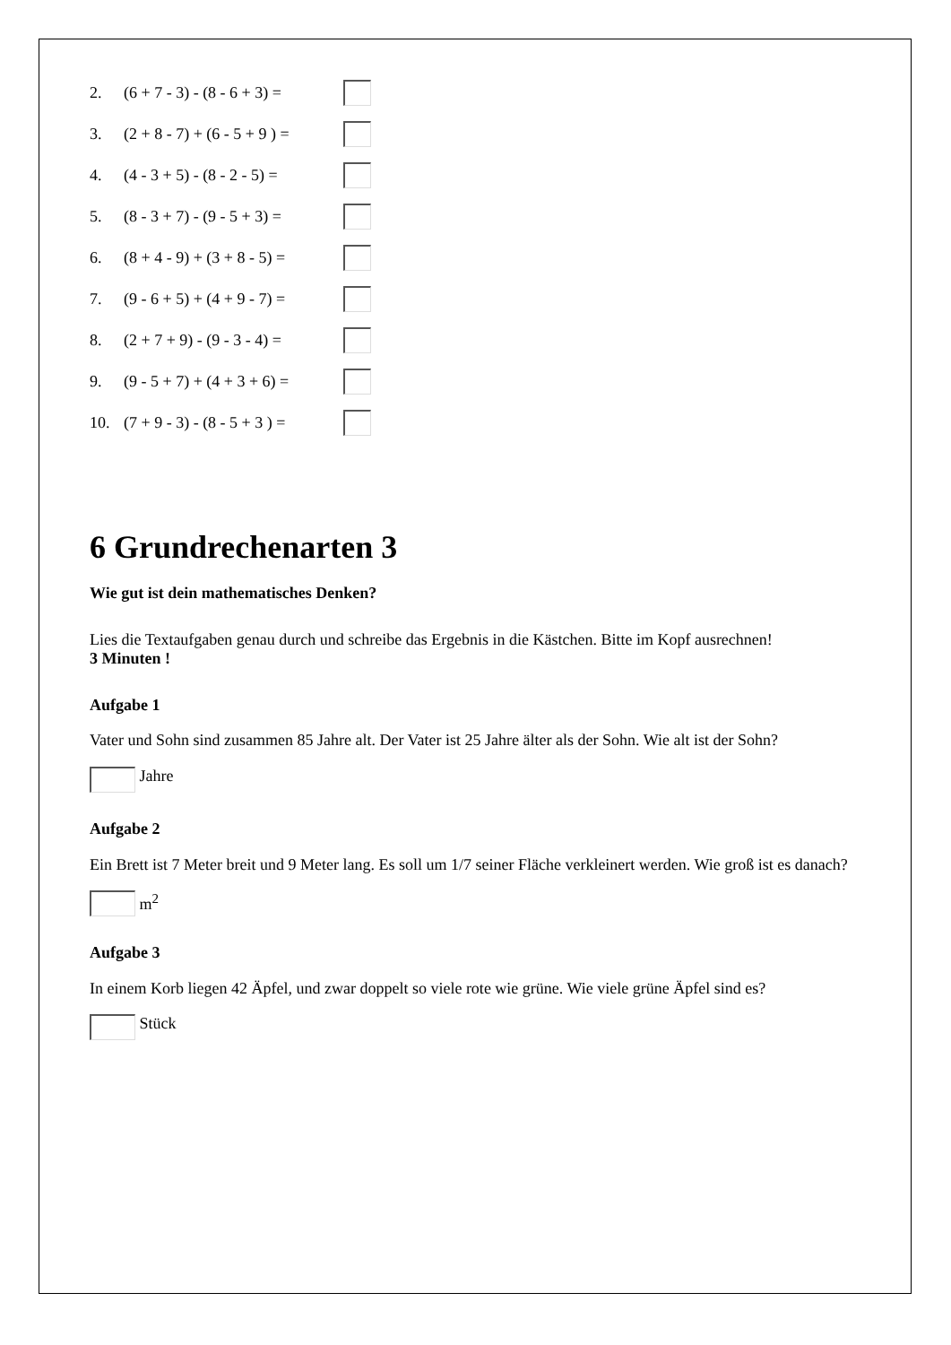2. (6 + 7 - 3) - (8 - 6 + 3) =
3. (2 + 8 - 7) + (6 - 5 + 9 ) =
4. (4 - 3 + 5) - (8 - 2 - 5) =
5. (8 - 3 + 7) - (9 - 5 + 3) =
6. (8 + 4 - 9) + (3 + 8 - 5) =
7. (9 - 6 + 5) + (4 + 9 - 7) =
8. (2 + 7 + 9) - (9 - 3 - 4) =
9. (9 - 5 + 7) + (4 + 3 + 6) =
10. (7 + 9 - 3) - (8 - 5 + 3 ) =
6 Grundrechenarten 3
Wie gut ist dein mathematisches Denken?
Lies die Textaufgaben genau durch und schreibe das Ergebnis in die Kästchen. Bitte im Kopf ausrechnen!
3 Minuten !
Aufgabe 1
Vater und Sohn sind zusammen 85 Jahre alt. Der Vater ist 25 Jahre älter als der Sohn. Wie alt ist der Sohn?
Jahre
Aufgabe 2
Ein Brett ist 7 Meter breit und 9 Meter lang. Es soll um 1/7 seiner Fläche verkleinert werden. Wie groß ist es danach?
m<sup>2</sup>
Aufgabe 3
In einem Korb liegen 42 Äpfel, und zwar doppelt so viele rote wie grüne. Wie viele grüne Äpfel sind es?
Stück